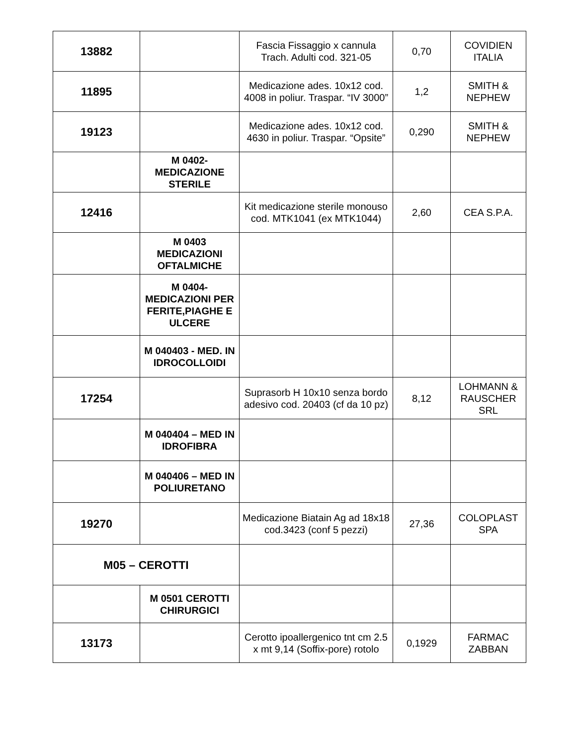| 13882 | | Fascia Fissaggio x cannula Trach. Adulti cod. 321-05 | 0,70 | COVIDIEN ITALIA |
| 11895 | | Medicazione ades. 10x12 cod. 4008 in poliur. Traspar. “IV 3000” | 1,2 | SMITH & NEPHEW |
| 19123 | | Medicazione ades. 10x12 cod. 4630 in poliur. Traspar. “Opsite” | 0,290 | SMITH & NEPHEW |
| | M 0402-MEDICAZIONE STERILE | | | |
| 12416 | | Kit medicazione sterile monouso cod. MTK1041 (ex MTK1044) | 2,60 | CEA S.P.A. |
| | M 0403 MEDICAZIONI OFTALMICHE | | | |
| | M 0404-MEDICAZIONI PER FERITE,PIAGHE E ULCERE | | | |
| | M 040403 - MED. IN IDROCOLLOIDI | | | |
| 17254 | | Suprasorb H 10x10 senza bordo adesivo cod. 20403 (cf da 10 pz) | 8,12 | LOHMANN & RAUSCHER SRL |
| | M 040404 – MED IN IDROFIBRA | | | |
| | M 040406 – MED IN POLIURETANO | | | |
| 19270 | | Medicazione Biatain Ag ad 18x18 cod.3423 (conf 5 pezzi) | 27,36 | COLOPLAST SPA |
| M05 – CEROTTI | | | | |
| | M 0501 CEROTTI CHIRURGICI | | | |
| 13173 | | Cerotto ipoallergenico tnt cm 2.5 x mt 9,14 (Soffix-pore) rotolo | 0,1929 | FARMAC ZABBAN |